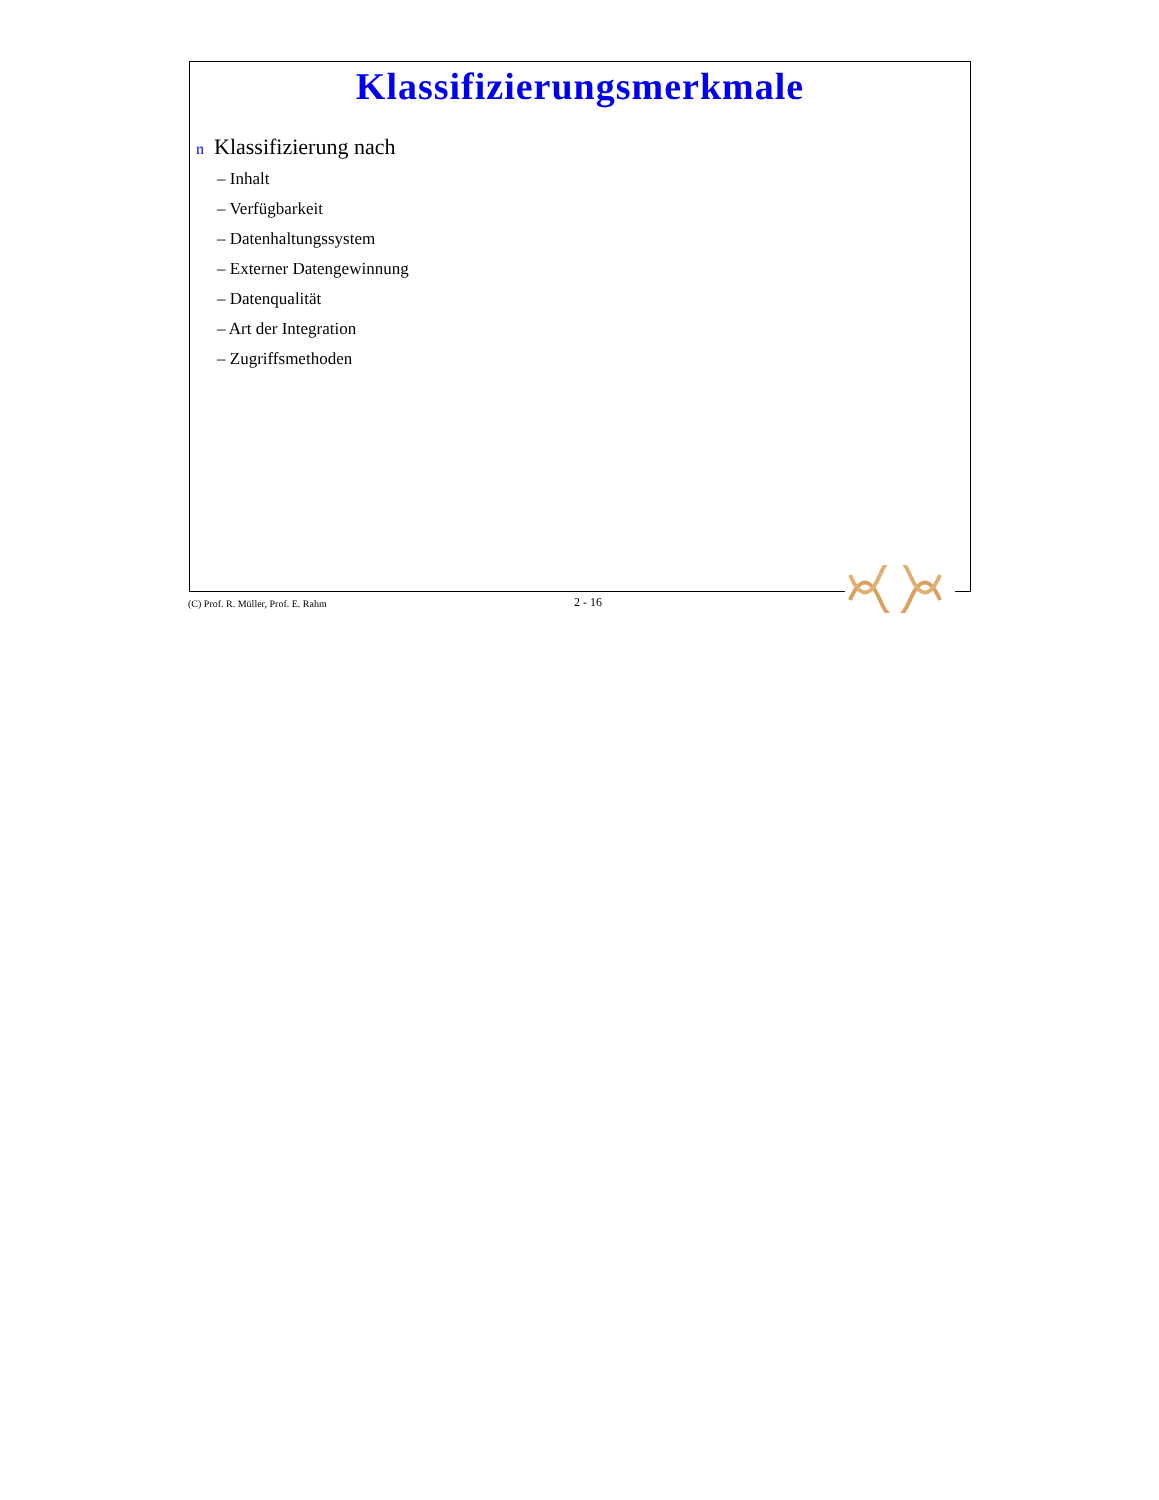Klassifizierungsmerkmale
n Klassifizierung nach
– Inhalt
– Verfügbarkeit
– Datenhaltungssystem
– Externer Datengewinnung
– Datenqualität
– Art der Integration
– Zugriffsmethoden
(C) Prof. R. Müller, Prof. E. Rahm 2 - 16